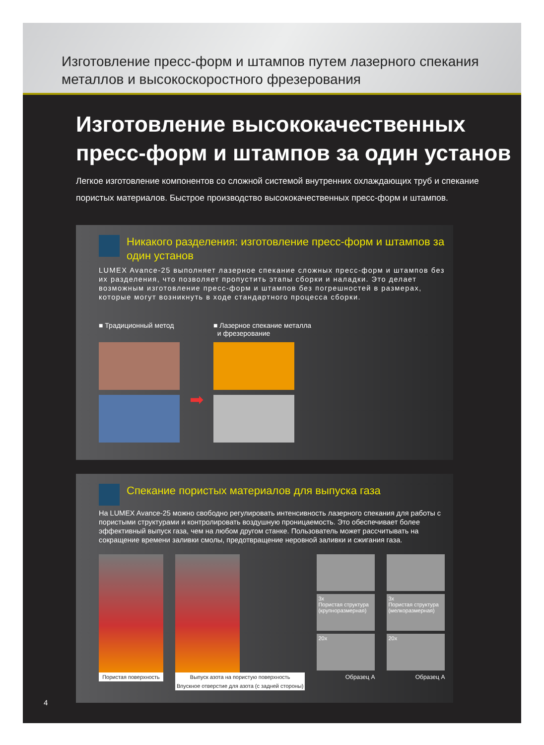Изготовление пресс-форм и штампов путем лазерного спекания
металлов и высокоскоростного фрезерования
Изготовление высококачественных
пресс-форм и штампов за один установ
Легкое изготовление компонентов со сложной системой внутренних охлаждающих труб и спекание пористых материалов. Быстрое производство высококачественных пресс-форм и штампов.
Никакого разделения: изготовление пресс-форм и штампов за один установ
LUMEX Avance-25 выполняет лазерное спекание сложных пресс-форм и штампов без их разделения, что позволяет пропустить этапы сборки и наладки. Это делает возможным изготовление пресс-форм и штампов без погрешностей в размерах, которые могут возникнуть в ходе стандартного процесса сборки.
■ Традиционный метод
➡
■ Лазерное спекание металла
и фрезерование
Спекание пористых материалов для выпуска газа
На LUMEX Avance-25 можно свободно регулировать интенсивность лазерного спекания для работы с пористыми структурами и контролировать воздушную проницаемость. Это обеспечивает более эффективный выпуск газа, чем на любом другом станке. Пользователь может рассчитывать на сокращение времени заливки смолы, предотвращение неровной заливки и сжигания газа.
Пористая поверхность Выпуск азота на пористую поверхность
Впускное отверстие для азота (с задней стороны)
3x
Пористая структура (крупноразмерная)
20x
Образец А
3x
Пористая структура (мелкоразмерная)
20x
Образец А
4